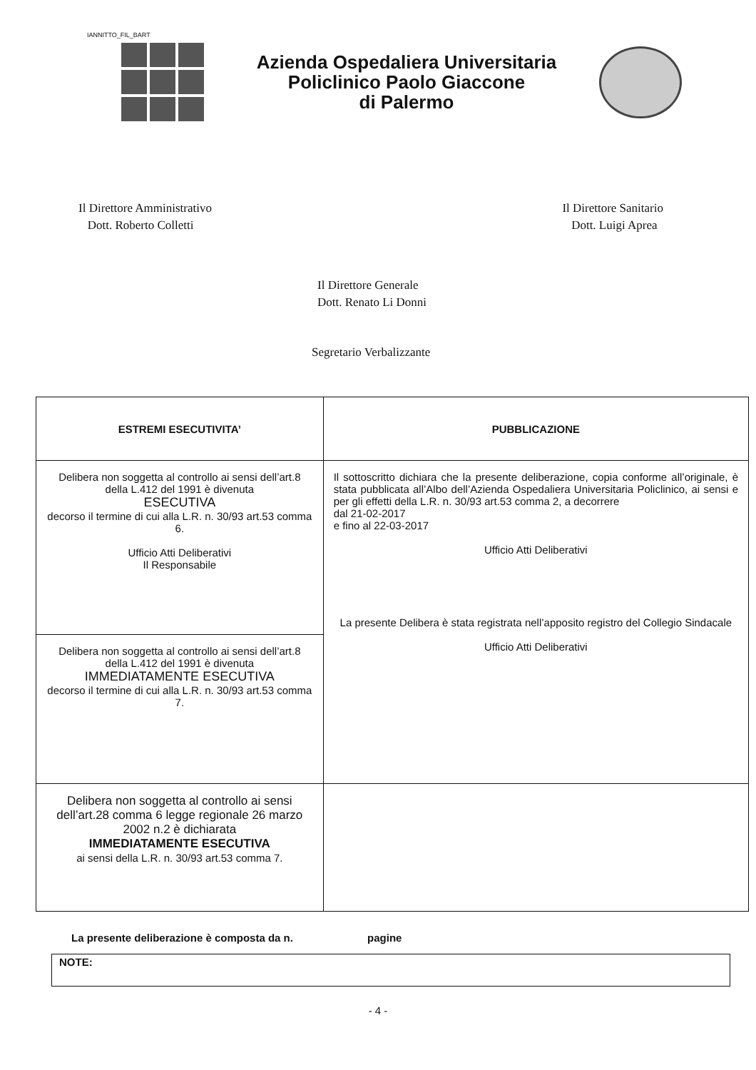IANNITTO_FIL_BART
Azienda Ospedaliera Universitaria
Policlinico Paolo Giaccone
di Palermo
Il Direttore Amministrativo
Dott. Roberto Colletti
Il Direttore Sanitario
Dott. Luigi Aprea
Il Direttore Generale
Dott. Renato Li Donni
Segretario Verbalizzante
| ESTREMI ESECUTIVITA’ | PUBBLICAZIONE |
| --- | --- |
| Delibera non soggetta al controllo ai sensi dell’art.8 della L.412 del 1991 è divenuta ESECUTIVA decorso il termine di cui alla L.R. n. 30/93 art.53 comma 6. Ufficio Atti Deliberativi Il Responsabile | Il sottoscritto dichiara che la presente deliberazione, copia conforme all’originale, è stata pubblicata all’Albo dell’Azienda Ospedaliera Universitaria Policlinico, ai sensi e per gli effetti della L.R. n. 30/93 art.53 comma 2, a decorrere dal 21-02-2017 e fino al 22-03-2017 Ufficio Atti Deliberativi La presente Delibera è stata registrata nell’apposito registro del Collegio Sindacale Ufficio Atti Deliberativi |
| Delibera non soggetta al controllo ai sensi dell’art.8 della L.412 del 1991 è divenuta IMMEDIATAMENTE ESECUTIVA decorso il termine di cui alla L.R. n. 30/93 art.53 comma 7. | |
| Delibera non soggetta al controllo ai sensi dell’art.28 comma 6 legge regionale 26 marzo 2002 n.2 è dichiarata IMMEDIATAMENTE ESECUTIVA ai sensi della L.R. n. 30/93 art.53 comma 7. | |
La presente deliberazione è composta da n. pagine
NOTE:
- 4 -